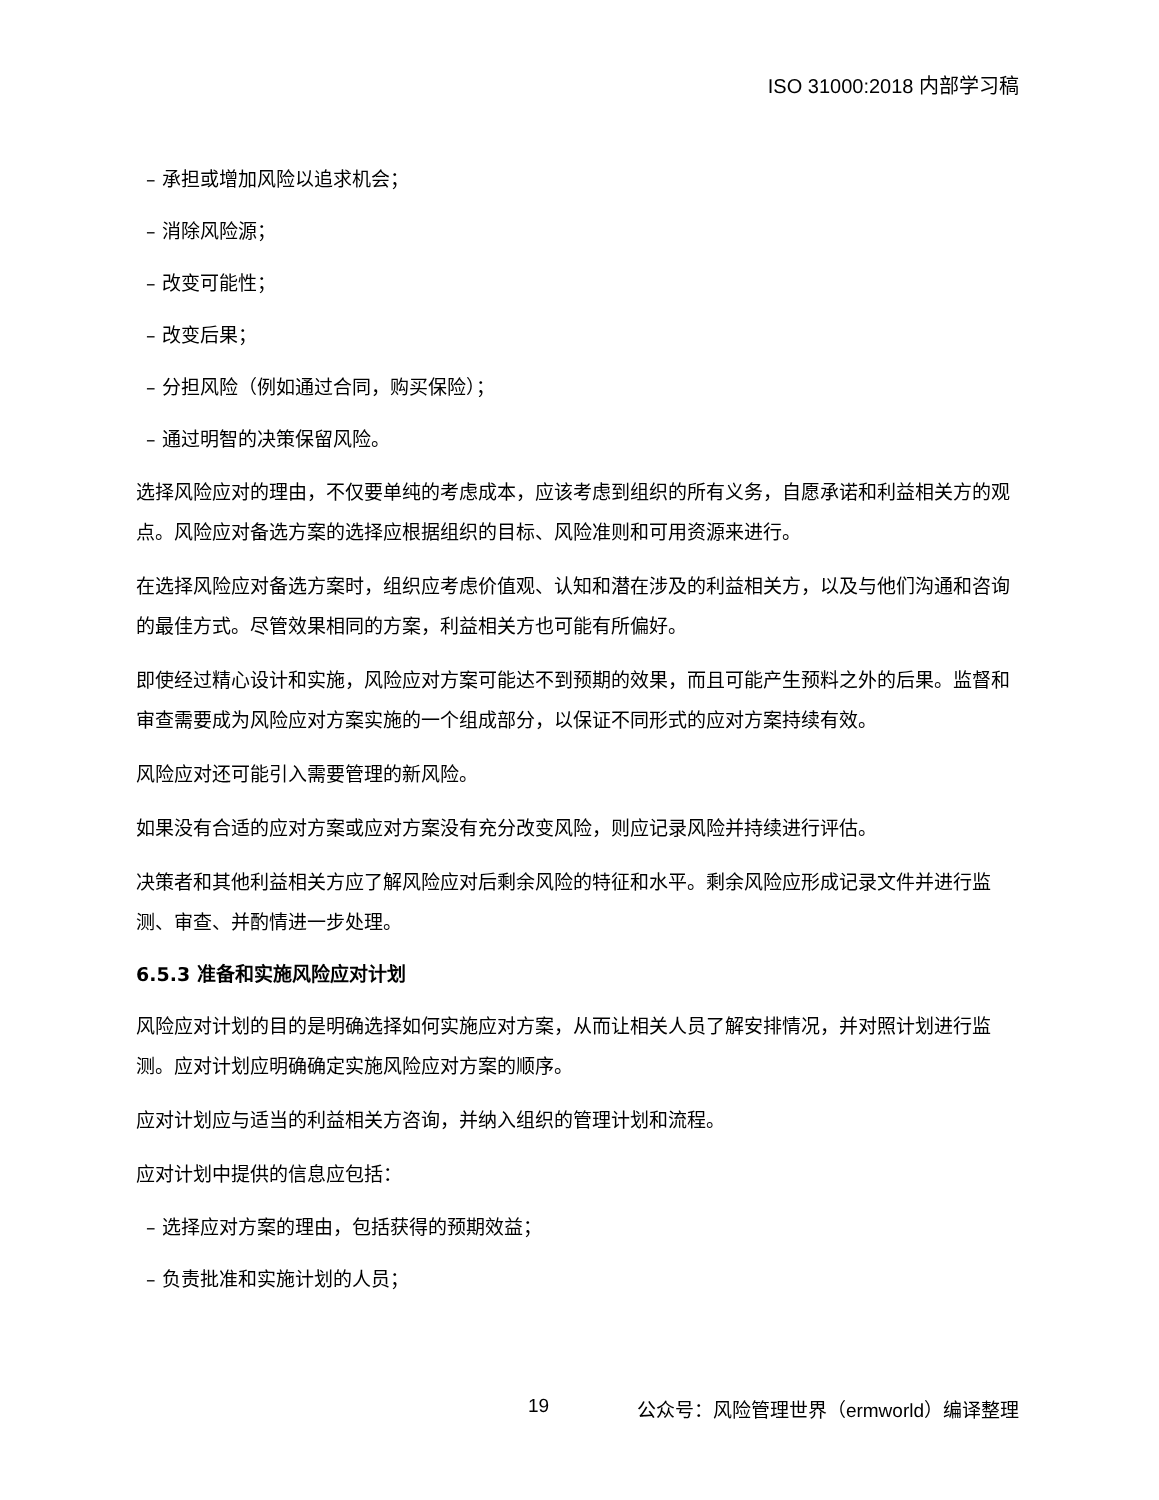ISO 31000:2018 内部学习稿
– 承担或增加风险以追求机会；
– 消除风险源；
– 改变可能性；
– 改变后果；
– 分担风险（例如通过合同，购买保险）；
– 通过明智的决策保留风险。
选择风险应对的理由，不仅要单纯的考虑成本，应该考虑到组织的所有义务，自愿承诺和利益相关方的观点。风险应对备选方案的选择应根据组织的目标、风险准则和可用资源来进行。
在选择风险应对备选方案时，组织应考虑价值观、认知和潜在涉及的利益相关方，以及与他们沟通和咨询的最佳方式。尽管效果相同的方案，利益相关方也可能有所偏好。
即使经过精心设计和实施，风险应对方案可能达不到预期的效果，而且可能产生预料之外的后果。监督和审查需要成为风险应对方案实施的一个组成部分，以保证不同形式的应对方案持续有效。
风险应对还可能引入需要管理的新风险。
如果没有合适的应对方案或应对方案没有充分改变风险，则应记录风险并持续进行评估。
决策者和其他利益相关方应了解风险应对后剩余风险的特征和水平。剩余风险应形成记录文件并进行监测、审查、并酌情进一步处理。
6.5.3 准备和实施风险应对计划
风险应对计划的目的是明确选择如何实施应对方案，从而让相关人员了解安排情况，并对照计划进行监测。应对计划应明确确定实施风险应对方案的顺序。
应对计划应与适当的利益相关方咨询，并纳入组织的管理计划和流程。
应对计划中提供的信息应包括：
– 选择应对方案的理由，包括获得的预期效益；
– 负责批准和实施计划的人员；
19 公众号：风险管理世界（ermworld）编译整理